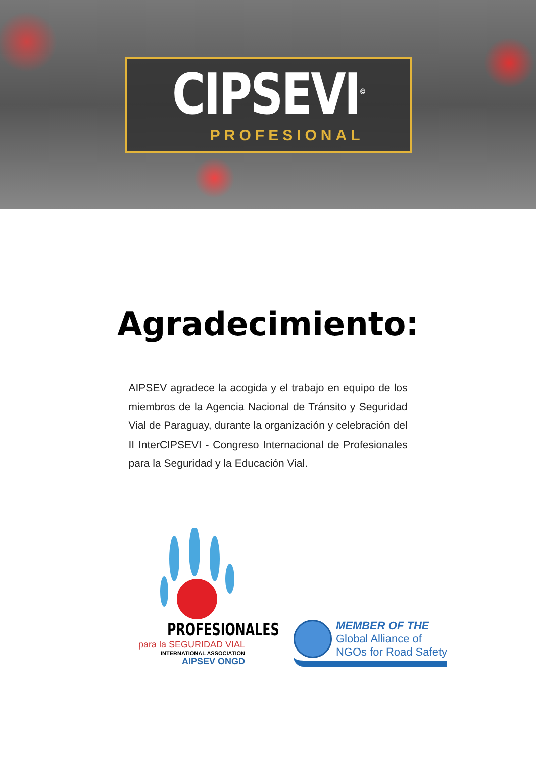CIPSEVI<sup>©</sup>
PROFESIONAL
Agradecimiento:
AIPSEV agradece la acogida y el trabajo en equipo de los miembros de la Agencia Nacional de Tránsito y Seguridad Vial de Paraguay, durante la organización y celebración del II InterCIPSEVI - Congreso Internacional de Profesionales para la Seguridad y la Educación Vial.
PROFESIONALES
para la SEGURIDAD VIAL
INTERNATIONAL ASSOCIATION
AIPSEV ONGD
MEMBER OF THE
Global Alliance of
NGOs for Road Safety